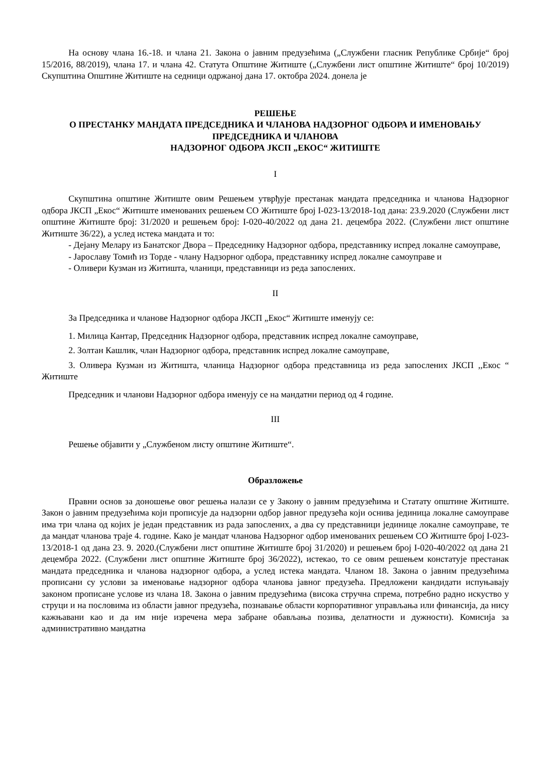На основу члана 16.-18. и члана 21. Закона о јавним предузећима („Службени гласник Републике Србије“ број 15/2016, 88/2019), члана 17. и члана 42. Статута Општине Житиште („Службени лист општине Житиште“ број 10/2019) Скупштина Општине Житиште на седници одржаној дана 17. октобра 2024. донела је
РЕШЕЊЕ
О ПРЕСТАНКУ МАНДАТА ПРЕДСЕДНИКА И ЧЛАНОВА НАДЗОРНОГ ОДБОРА И ИМЕНОВАЊУ ПРЕДСЕДНИКА И ЧЛАНОВА
НАДЗОРНОГ ОДБОРА ЈКСП „ЕКОС“ ЖИТИШТЕ
I
Скупштина општине Житиште овим Решењем утврђује престанак мандата председника и чланова Надзорног одбора ЈКСП „Екос“ Житиште именованих решењем СО Житиште број I-023-13/2018-1од дана: 23.9.2020 (Службени лист општине Житиште број: 31/2020 и решењем број: I-020-40/2022 од дана 21. децембра 2022. (Службени лист општине Житиште 36/22), а услед истека мандата и то:
- Дејану Мелару из Банатског Двора – Председнику Надзорног одбора, представнику испред локалне самоуправе,
- Јарославу Томић из Торде - члану Надзорног одбора, представнику испред локалне самоуправе и
- Оливери Кузман из Житишта, чланици, представници из реда запослених.
II
За Председника и чланове Надзорног одбора ЈКСП „Екос“ Житиште именују се:
1. Милица Кантар, Председник Надзорног одбора, представник испред локалне самоуправе,
2. Золтан Кашлик, члан Надзорног одбора, представник испред локалне самоуправе,
3. Оливера Кузман из Житишта, чланица Надзорног одбора представница из реда запослених ЈКСП ,,Екос “ Житиште
Председник и чланови Надзорног одбора именују се на мандатни период од 4 године.
III
Решење објавити у „Службеном листу општине Житиште“.
Образложење
Правни основ за доношење овог решења налази се у Закону о јавним предузећима и Статату општине Житиште. Закон о јавним предузећима који прописује да надзорни одбор јавног предузећа који оснива јединица локалне самоуправе има три члана од којих је један представник из рада запослених, а два су представници јединице локалне самоуправе, те да мандат чланова траје 4. године. Како је мандат чланова Надзорног одбор именованих решењем СО Житиште број I-023-13/2018-1 од дана 23. 9. 2020.(Службени лист општине Житиште број 31/2020) и решењем број I-020-40/2022 од дана 21 децембра 2022. (Службени лист општине Житиште број 36/2022), истекао, то се овим решењем констатује престанак мандата председника и чланова надзорног одбора, а услед истека мандата. Чланом 18. Закона о јавним предузећима прописани су услови за именовање надзорног одбора чланова јавног предузећа. Предложени кандидати испуњавају законом прописане услове из члана 18. Закона о јавним предузећима (висока стручна спрема, потребно радно искуство у струци и на пословима из области јавног предузећа, познавање области корпоративног управљања или финансија, да нису кажњавани као и да им није изречена мера забране обављања позива, делатности и дужности). Комисија за административно мандатна